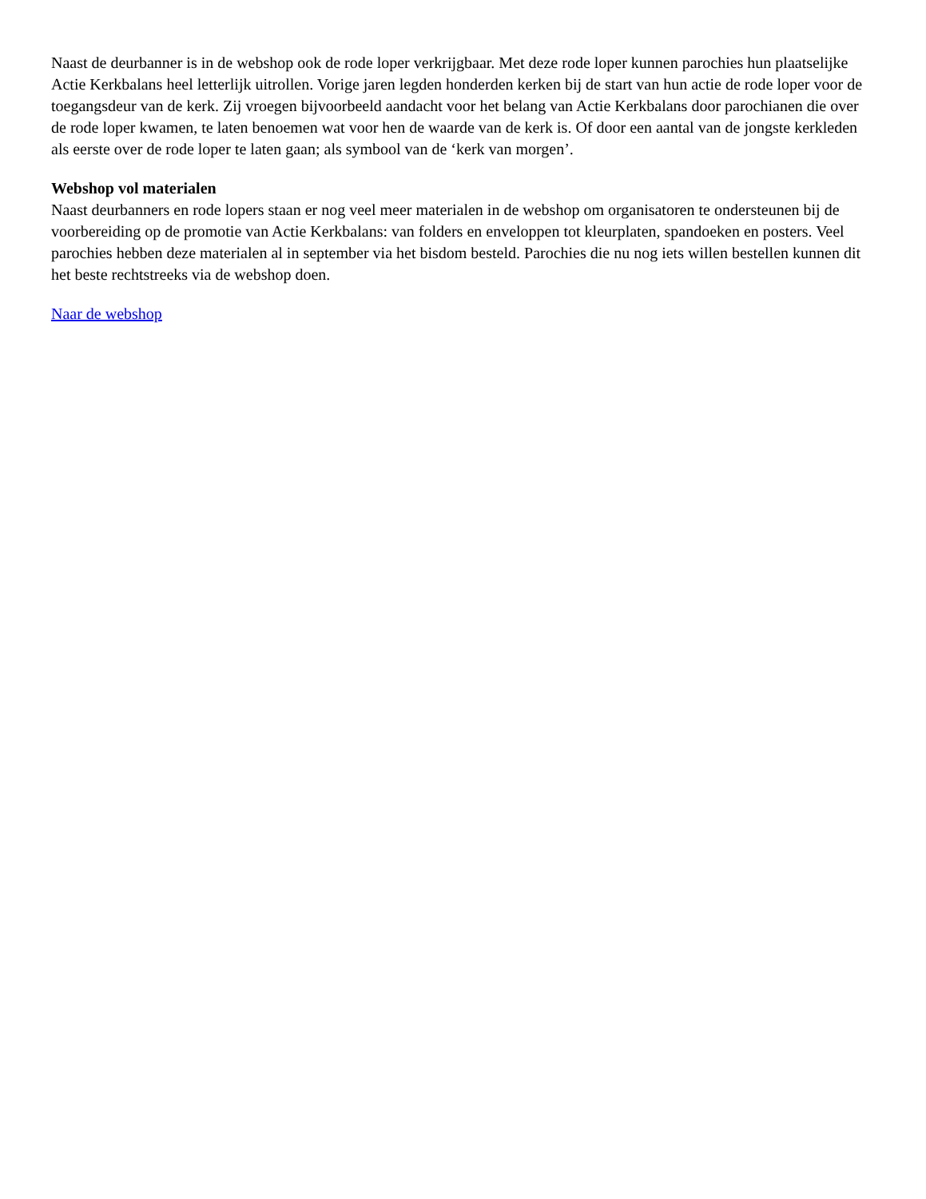Naast de deurbanner is in de webshop ook de rode loper verkrijgbaar. Met deze rode loper kunnen parochies hun plaatselijke Actie Kerkbalans heel letterlijk uitrollen. Vorige jaren legden honderden kerken bij de start van hun actie de rode loper voor de toegangsdeur van de kerk. Zij vroegen bijvoorbeeld aandacht voor het belang van Actie Kerkbalans door parochianen die over de rode loper kwamen, te laten benoemen wat voor hen de waarde van de kerk is. Of door een aantal van de jongste kerkleden als eerste over de rode loper te laten gaan; als symbool van de ‘kerk van morgen’.
Webshop vol materialen
Naast deurbanners en rode lopers staan er nog veel meer materialen in de webshop om organisatoren te ondersteunen bij de voorbereiding op de promotie van Actie Kerkbalans: van folders en enveloppen tot kleurplaten, spandoeken en posters. Veel parochies hebben deze materialen al in september via het bisdom besteld. Parochies die nu nog iets willen bestellen kunnen dit het beste rechtstreeks via de webshop doen.
Naar de webshop